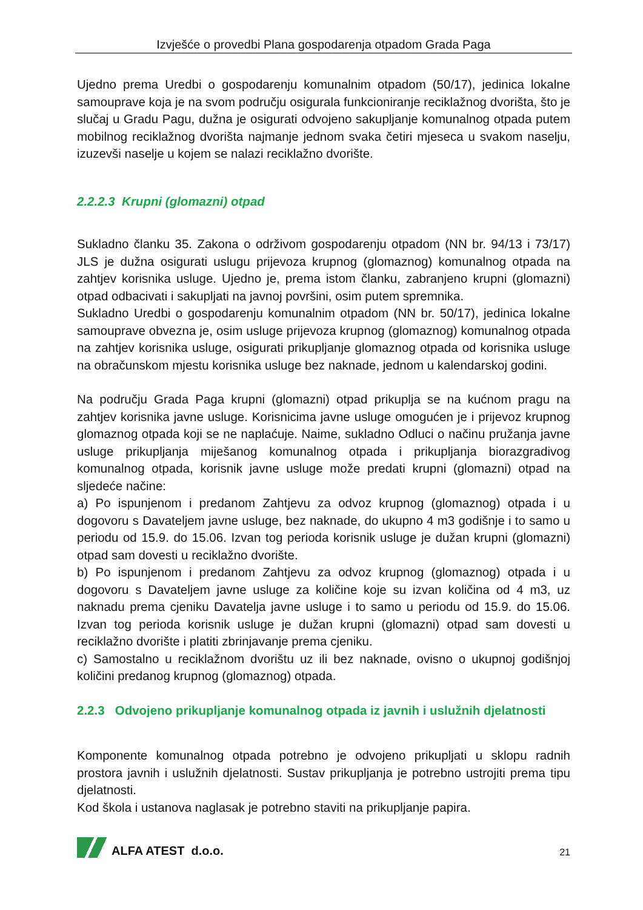Izvješće o provedbi Plana gospodarenja otpadom Grada Paga
Ujedno prema Uredbi o gospodarenju komunalnim otpadom (50/17), jedinica lokalne samouprave koja je na svom području osigurala funkcioniranje reciklažnog dvorišta, što je slučaj u Gradu Pagu, dužna je osigurati odvojeno sakupljanje komunalnog otpada putem mobilnog reciklažnog dvorišta najmanje jednom svaka četiri mjeseca u svakom naselju, izuzevši naselje u kojem se nalazi reciklažno dvorište.
2.2.2.3 Krupni (glomazni) otpad
Sukladno članku 35. Zakona o održivom gospodarenju otpadom (NN br. 94/13 i 73/17) JLS je dužna osigurati uslugu prijevoza krupnog (glomaznog) komunalnog otpada na zahtjev korisnika usluge. Ujedno je, prema istom članku, zabranjeno krupni (glomazni) otpad odbacivati i sakupljati na javnoj površini, osim putem spremnika.
Sukladno Uredbi o gospodarenju komunalnim otpadom (NN br. 50/17), jedinica lokalne samouprave obvezna je, osim usluge prijevoza krupnog (glomaznog) komunalnog otpada na zahtjev korisnika usluge, osigurati prikupljanje glomaznog otpada od korisnika usluge na obračunskom mjestu korisnika usluge bez naknade, jednom u kalendarskoj godini.
Na području Grada Paga krupni (glomazni) otpad prikuplja se na kućnom pragu na zahtjev korisnika javne usluge. Korisnicima javne usluge omogućen je i prijevoz krupnog glomaznog otpada koji se ne naplaćuje. Naime, sukladno Odluci o načinu pružanja javne usluge prikupljanja miješanog komunalnog otpada i prikupljanja biorazgradivog komunalnog otpada, korisnik javne usluge može predati krupni (glomazni) otpad na sljedeće načine:
a) Po ispunjenom i predanom Zahtjevu za odvoz krupnog (glomaznog) otpada i u dogovoru s Davateljem javne usluge, bez naknade, do ukupno 4 m3 godišnje i to samo u periodu od 15.9. do 15.06. Izvan tog perioda korisnik usluge je dužan krupni (glomazni) otpad sam dovesti u reciklažno dvorište.
b) Po ispunjenom i predanom Zahtjevu za odvoz krupnog (glomaznog) otpada i u dogovoru s Davateljem javne usluge za količine koje su izvan količina od 4 m3, uz naknadu prema cjeniku Davatelja javne usluge i to samo u periodu od 15.9. do 15.06. Izvan tog perioda korisnik usluge je dužan krupni (glomazni) otpad sam dovesti u reciklažno dvorište i platiti zbrinjavanje prema cjeniku.
c) Samostalno u reciklažnom dvorištu uz ili bez naknade, ovisno o ukupnoj godišnjoj količini predanog krupnog (glomaznog) otpada.
2.2.3 Odvojeno prikupljanje komunalnog otpada iz javnih i uslužnih djelatnosti
Komponente komunalnog otpada potrebno je odvojeno prikupljati u sklopu radnih prostora javnih i uslužnih djelatnosti. Sustav prikupljanja je potrebno ustrojiti prema tipu djelatnosti.
Kod škola i ustanova naglasak je potrebno staviti na prikupljanje papira.
ALFA ATEST d.o.o.
21